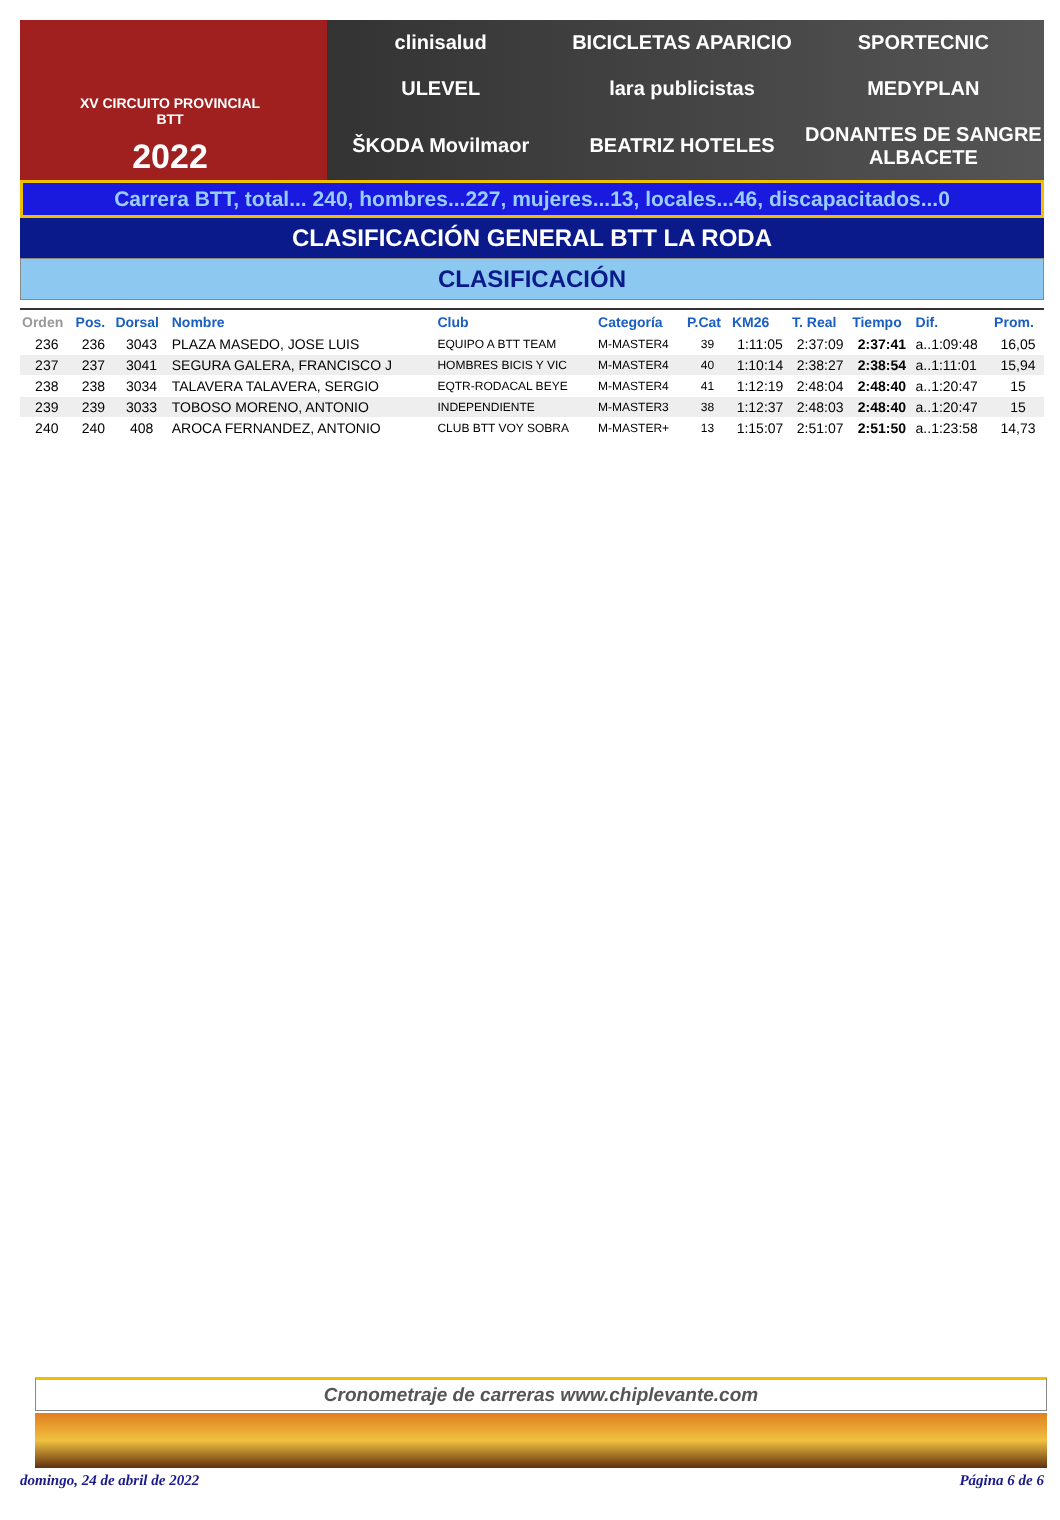XV CIRCUITO PROVINCIAL
BTT
2022
clinisalud
BICICLETAS APARICIO
SPORTECNIC
ULEVEL
lara publicistas
MEDYPLAN
ŠKODA Movilmaor
BEATRIZ HOTELES
DONANTES DE SANGRE ALBACETE
Carrera BTT, total... 240, hombres...227, mujeres...13, locales...46, discapacitados...0
CLASIFICACIÓN GENERAL BTT LA RODA
CLASIFICACIÓN
| Orden | Pos. | Dorsal | Nombre | Club | Categoría | P.Cat | KM26 | T. Real | Tiempo | Dif. | Prom. |
| --- | --- | --- | --- | --- | --- | --- | --- | --- | --- | --- | --- |
| 236 | 236 | 3043 | PLAZA MASEDO, JOSE LUIS | EQUIPO A BTT TEAM | M-MASTER4 | 39 | 1:11:05 | 2:37:09 | 2:37:41 | a..1:09:48 | 16,05 |
| 237 | 237 | 3041 | SEGURA GALERA, FRANCISCO J | HOMBRES BICIS Y VIC | M-MASTER4 | 40 | 1:10:14 | 2:38:27 | 2:38:54 | a..1:11:01 | 15,94 |
| 238 | 238 | 3034 | TALAVERA TALAVERA, SERGIO | EQTR-RODACAL BEYE | M-MASTER4 | 41 | 1:12:19 | 2:48:04 | 2:48:40 | a..1:20:47 | 15 |
| 239 | 239 | 3033 | TOBOSO MORENO, ANTONIO | INDEPENDIENTE | M-MASTER3 | 38 | 1:12:37 | 2:48:03 | 2:48:40 | a..1:20:47 | 15 |
| 240 | 240 | 408 | AROCA FERNANDEZ, ANTONIO | CLUB BTT VOY SOBRA | M-MASTER+ | 13 | 1:15:07 | 2:51:07 | 2:51:50 | a..1:23:58 | 14,73 |
Cronometraje de carreras www.chiplevante.com
domingo, 24 de abril de 2022 Página 6 de 6